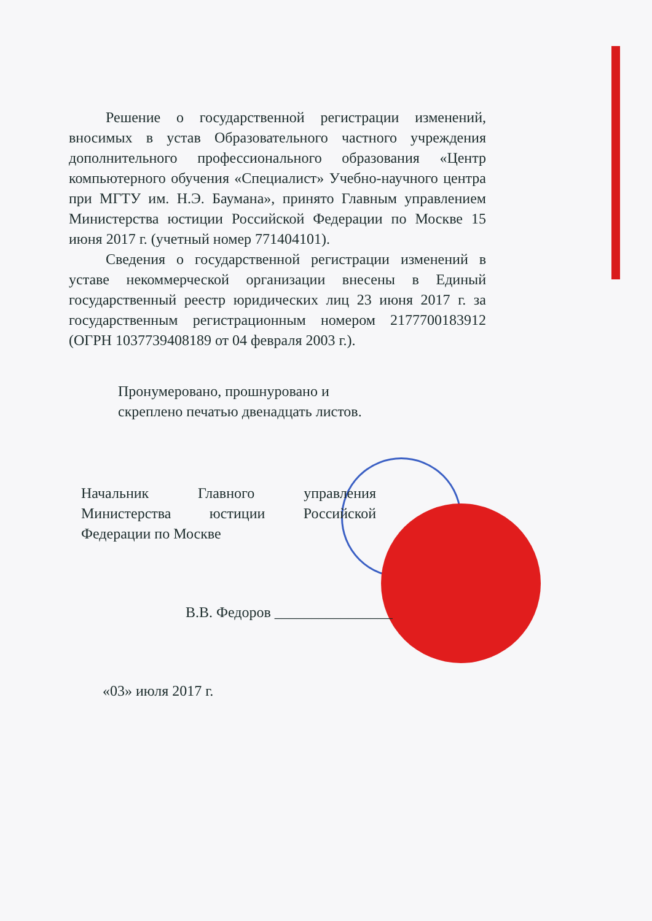Решение о государственной регистрации изменений, вносимых в устав Образовательного частного учреждения дополнительного профессионального образования «Центр компьютерного обучения «Специалист» Учебно-научного центра при МГТУ им. Н.Э. Баумана», принято Главным управлением Министерства юстиции Российской Федерации по Москве 15 июня 2017 г. (учетный номер 771404101).
Сведения о государственной регистрации изменений в уставе некоммерческой организации внесены в Единый государственный реестр юридических лиц 23 июня 2017 г. за государственным регистрационным номером 2177700183912 (ОГРН 1037739408189 от 04 февраля 2003 г.).
Пронумеровано, прошнуровано и
скреплено печатью двенадцать листов.
Начальник Главного управления Министерства юстиции Российской Федерации по Москве
В.В. Федоров ________________
«03» июля 2017 г.